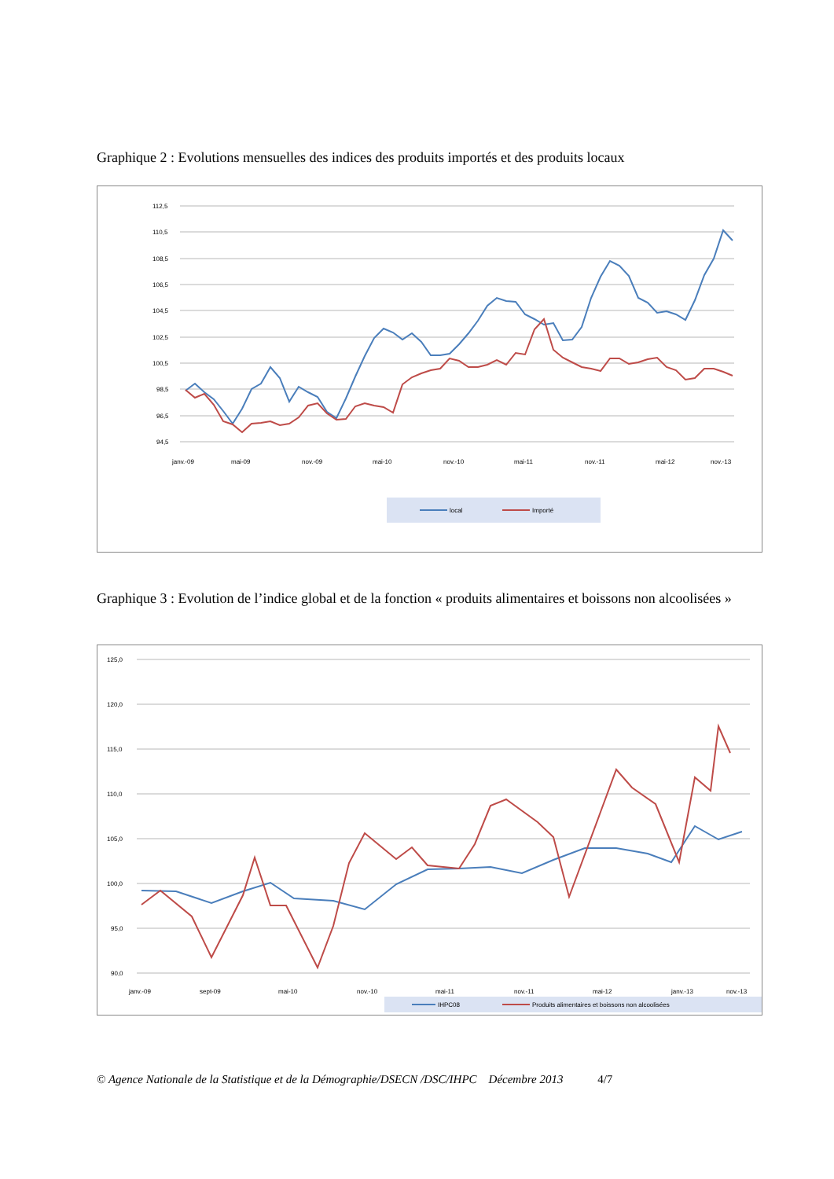Graphique 2 : Evolutions mensuelles des indices des produits importés et des produits locaux
112,5
110,5
108,5
106,5
104,5
102,5
100,5
98,5
96,5
94,5
janv.-09
mai-09
nov.-09
mai-10
nov.-10
mai-11
nov.-11
mai-12
nov.-13
local
Importé
Graphique 3 : Evolution de l’indice global et de la fonction « produits alimentaires et boissons non alcoolisées »
125,0
120,0
115,0
110,0
105,0
100,0
95,0
90,0
janv.-09
sept-09
mai-10
nov.-10
mai-11
nov.-11
mai-12
janv.-13
nov.-13
IHPC08
Produits alimentaires et boissons non alcoolisées
© Agence Nationale de la Statistique et de la Démographie/DSECN /DSC/IHPC Décembre 2013 4/7